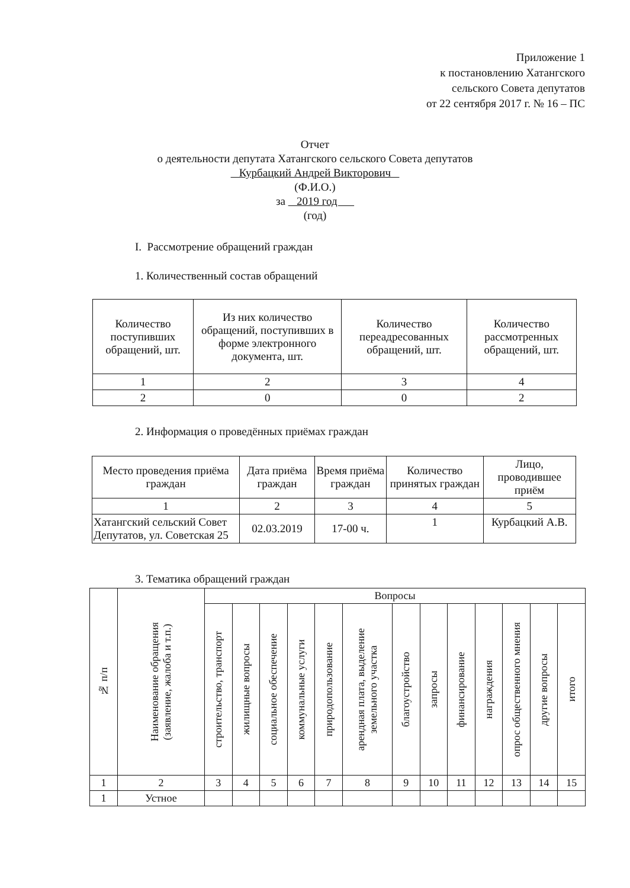Приложение 1
к постановлению Хатангского
сельского Совета депутатов
от 22 сентября 2017 г. № 16 – ПС
Отчет
о деятельности депутата Хатангского сельского Совета депутатов
Курбацкий Андрей Викторович
(Ф.И.О.)
за 2019 год
(год)
I. Рассмотрение обращений граждан
1. Количественный состав обращений
| Количество поступивших обращений, шт. | Из них количество обращений, поступивших в форме электронного документа, шт. | Количество переадресованных обращений, шт. | Количество рассмотренных обращений, шт. |
| --- | --- | --- | --- |
| 1 | 2 | 3 | 4 |
| 2 | 0 | 0 | 2 |
2. Информация о проведённых приёмах граждан
| Место проведения приёма граждан | Дата приёма граждан | Время приёма граждан | Количество принятых граждан | Лицо, проводившее приём |
| --- | --- | --- | --- | --- |
| 1 | 2 | 3 | 4 | 5 |
| Хатангский сельский Совет Депутатов, ул. Советская 25 | 02.03.2019 | 17-00 ч. | 1 | Курбацкий А.В. |
3. Тематика обращений граждан
| № п/п | Наименование обращения (заявление, жалоба и т.п.) | Вопросы | | | | | | | | | | | | |
| --- | --- | --- | --- | --- | --- | --- | --- | --- | --- | --- | --- | --- | --- | --- |
| | | строительство, транспорт | жилищные вопросы | социальное обеспечение | коммунальные услуги | природопользование | арендная плата, выделение земельного участка | благоустройство | запросы | финансирование | награждения | опрос общественного мнения | другие вопросы | итого |
| 1 | 2 | 3 | 4 | 5 | 6 | 7 | 8 | 9 | 10 | 11 | 12 | 13 | 14 | 15 |
| 1 | Устное | | | | | | | | | | | | | |